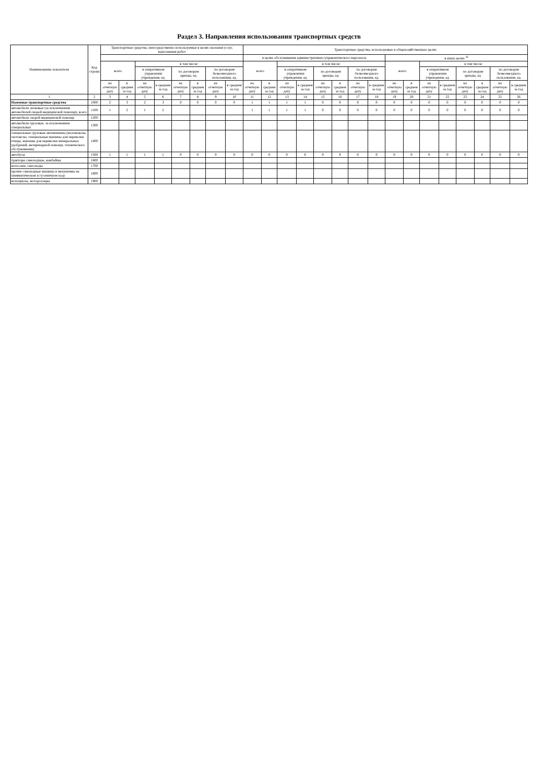Раздел 3. Направления использования транспортных средств
| Наименование показателя | Код строки | Транспортные средства, непосредственно используемые в целях оказания услуг, выполнения работ | | | | | | | | Транспортные средства, используемые в общехозяйственных целях | | | | | | | | | | | | | | | |
| --- | --- | --- | --- | --- | --- | --- | --- | --- | --- | --- | --- | --- | --- | --- | --- | --- | --- | --- | --- | --- | --- | --- | --- | --- | --- |
| | | | | | | | | | | в целях обслуживания административно-управленческого персонала | | | | | | | | в иных целях <sup>32</sup> | | | | | | | |
| | | всего | | в том числе: | | | | | | всего | | в том числе: | | | | | | всего | | в том числе: | | | | | |
| | | | | в оперативном управлении учреждения, ед. | | по договорам аренды, ед. | | по договорам безвозмездного пользования, ед. | | | | в оперативном управлении учреждения, ед. | | по договорам аренды, ед. | | по договорам безвозмездного пользования, ед. | | | | в оперативном управлении учреждения, ед. | | по договорам аренды, ед. | | по договорам безвозмездного пользования, ед. | |
| | | на отчетную дату | в среднем за год | на отчетную дату | в среднем за год | на отчетную дату | в среднем за год | на отчетную дату | в среднем за год | на отчетную дату | в среднем за год | на отчетную дату | в среднем за год | на отчетную дату | в среднем за год | на отчетную дату | в среднем за год | на отчетную дату | в среднем за год | на отчетную дату | в среднем за год | на отчетную дату | в среднем за год | на отчетную дату | в среднем за год |
| 1 | 2 | 3 | 4 | 5 | 6 | 7 | 8 | 9 | 10 | 11 | 12 | 13 | 14 | 15 | 16 | 17 | 18 | 19 | 20 | 21 | 22 | 23 | 24 | 25 | 26 |
| Наземные транспортные средства | 1000 | 2 | 3 | 2 | 3 | 0 | 0 | 0 | 0 | 1 | 1 | 1 | 1 | 0 | 0 | 0 | 0 | 0 | 0 | 0 | 0 | 0 | 0 | 0 | 0 |
| автомобили легковые (за исключением автомобилей скорой медицинской помощи), всего | 1100 | 1 | 2 | 1 | 2 | | | | | 1 | 1 | 1 | 1 | 0 | 0 | 0 | 0 | 0 | 0 | 0 | 0 | 0 | 0 | 0 | 0 |
| автомобили скорой медицинской помощи | 1200 | | | | | | | | | | | | | | | | | | | | | | | | |
| автомобили грузовые, за исключением специальных | 1300 | | | | | | | | | | | | | | | | | | | | | | | | |
| специальные грузовые автомашины (молоковозы, скотовозы, специальные машины для перевозки птицы, машины для перевозки минеральных удобрений, ветеринарной помощи, технического обслуживания) | 1400 | | | | | | | | | | | | | | | | | | | | | | | | |
| автобусы | 1500 | 1 | 1 | 1 | 1 | 0 | 0 | 0 | 0 | 0 | 0 | 0 | 0 | 0 | 0 | 0 | 0 | 0 | 0 | 0 | 0 | 0 | 0 | 0 | 0 |
| тракторы самоходные, комбайны | 1600 | | | | | | | | | | | | | | | | | | | | | | | | |
| мотосани, снегоходы | 1700 | | | | | | | | | | | | | | | | | | | | | | | | |
| прочие самоходные машины и механизмы на пневматическом и гусеничном ходу | 1800 | | | | | | | | | | | | | | | | | | | | | | | | |
| мотоциклы, мотороллеры | 1900 | | | | | | | | | | | | | | | | | | | | | | | | |